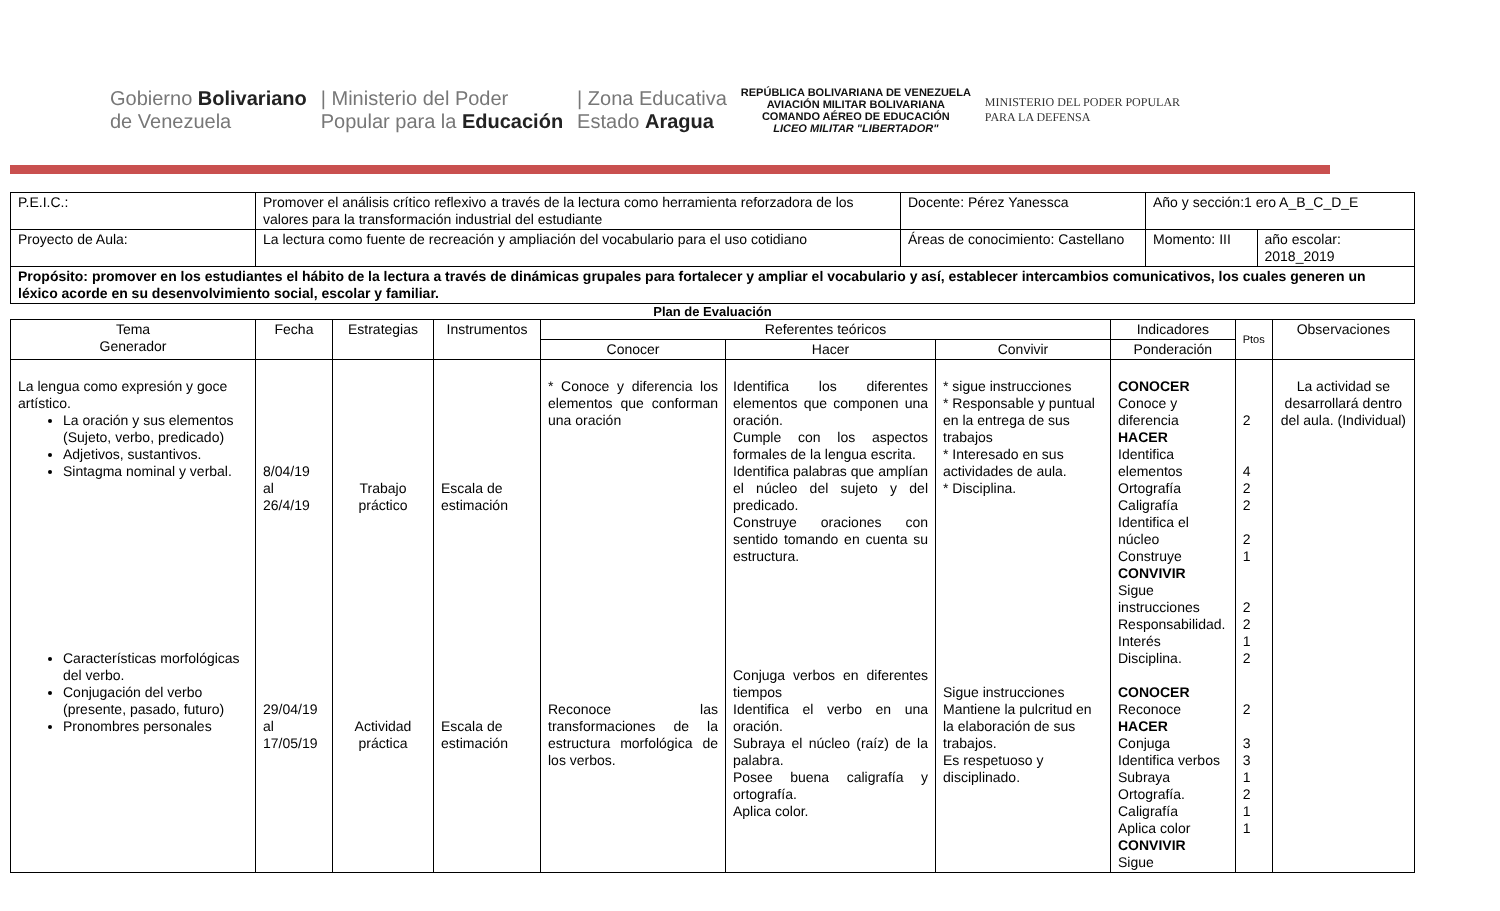Gobierno Bolivariano
de Venezuela
| Ministerio del Poder
Popular para la Educación
| Zona Educativa
Estado Aragua
REPÚBLICA BOLIVARIANA DE VENEZUELA
AVIACIÓN MILITAR BOLIVARIANA
COMANDO AÉREO DE EDUCACIÓN
LICEO MILITAR "LIBERTADOR"
MINISTERIO DEL PODER POPULAR
PARA LA DEFENSA
| P.E.I.C.: | Promover el análisis crítico reflexivo a través de la lectura como herramienta reforzadora de los valores para la transformación industrial del estudiante | Docente: Pérez Yanessca | Año y sección:1 ero A_B_C_D_E | |
| Proyecto de Aula: | La lectura como fuente de recreación y ampliación del vocabulario para el uso cotidiano | Áreas de conocimiento: Castellano | Momento: III | año escolar: 2018_2019 |
| Propósito: promover en los estudiantes el hábito de la lectura a través de dinámicas grupales para fortalecer y ampliar el vocabulario y así, establecer intercambios comunicativos, los cuales generen un léxico acorde en su desenvolvimiento social, escolar y familiar. | | | | |
Plan de Evaluación
| Tema Generador | Fecha | Estrategias | Instrumentos | Referentes teóricos | | | Indicadores | Ptos | Observaciones |
| --- | --- | --- | --- | --- | --- | --- | --- | --- | --- |
| | | | | Conocer | Hacer | Convivir | Ponderación | | |
| La lengua como expresión y goce artístico. La oración y sus elementos (Sujeto, verbo, predicado) Adjetivos, sustantivos. Sintagma nominal y verbal. Características morfológicas del verbo. Conjugación del verbo (presente, pasado, futuro) Pronombres personales | 8/04/19 al 26/4/19 29/04/19 al 17/05/19 | Trabajo práctico Actividad práctica | Escala de estimación Escala de estimación | * Conoce y diferencia los elementos que conforman una oración Reconoce las transformaciones de la estructura morfológica de los verbos. | Identifica los diferentes elementos que componen una oración. Cumple con los aspectos formales de la lengua escrita. Identifica palabras que amplían el núcleo del sujeto y del predicado. Construye oraciones con sentido tomando en cuenta su estructura. Conjuga verbos en diferentes tiempos Identifica el verbo en una oración. Subraya el núcleo (raíz) de la palabra. Posee buena caligrafía y ortografía. Aplica color. | * sigue instrucciones * Responsable y puntual en la entrega de sus trabajos * Interesado en sus actividades de aula. * Disciplina. Sigue instrucciones Mantiene la pulcritud en la elaboración de sus trabajos. Es respetuoso y disciplinado. | CONOCER Conoce y diferencia HACER Identifica elementos Ortografía Caligrafía Identifica el núcleo Construye CONVIVIR Sigue instrucciones Responsabilidad. Interés Disciplina. CONOCER Reconoce HACER Conjuga Identifica verbos Subraya Ortografía. Caligrafía Aplica color CONVIVIR Sigue | 2 4 2 2 2 1 2 2 1 2 2 3 3 1 2 1 1 | La actividad se desarrollará dentro del aula. (Individual) |